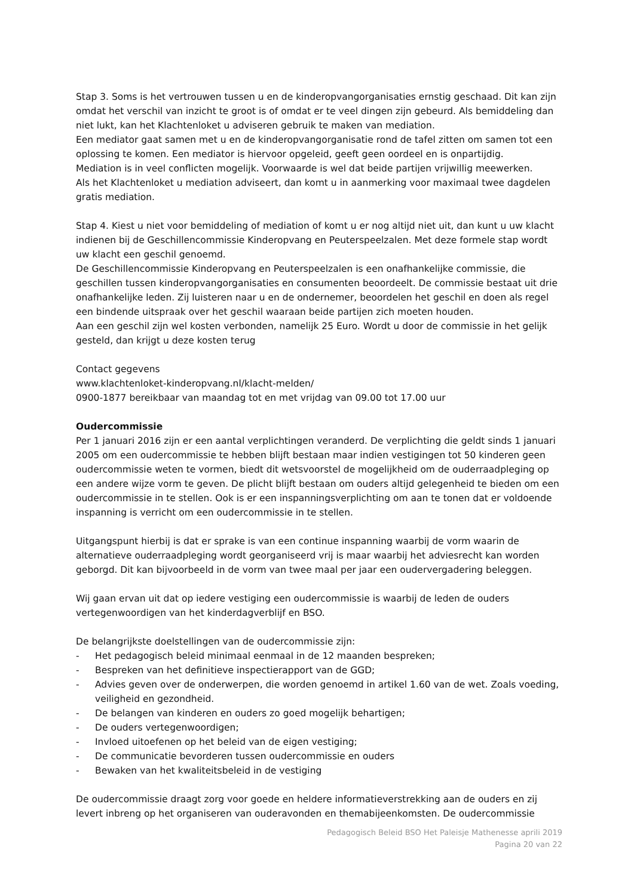Stap 3. Soms is het vertrouwen tussen u en de kinderopvangorganisaties ernstig geschaad. Dit kan zijn omdat het verschil van inzicht te groot is of omdat er te veel dingen zijn gebeurd. Als bemiddeling dan niet lukt, kan het Klachtenloket u adviseren gebruik te maken van mediation.
Een mediator gaat samen met u en de kinderopvangorganisatie rond de tafel zitten om samen tot een oplossing te komen. Een mediator is hiervoor opgeleid, geeft geen oordeel en is onpartijdig.
Mediation is in veel conflicten mogelijk. Voorwaarde is wel dat beide partijen vrijwillig meewerken.
Als het Klachtenloket u mediation adviseert, dan komt u in aanmerking voor maximaal twee dagdelen gratis mediation.
Stap 4. Kiest u niet voor bemiddeling of mediation of komt u er nog altijd niet uit, dan kunt u uw klacht indienen bij de Geschillencommissie Kinderopvang en Peuterspeelzalen. Met deze formele stap wordt uw klacht een geschil genoemd.
De Geschillencommissie Kinderopvang en Peuterspeelzalen is een onafhankelijke commissie, die geschillen tussen kinderopvangorganisaties en consumenten beoordeelt. De commissie bestaat uit drie onafhankelijke leden. Zij luisteren naar u en de ondernemer, beoordelen het geschil en doen als regel een bindende uitspraak over het geschil waaraan beide partijen zich moeten houden.
Aan een geschil zijn wel kosten verbonden, namelijk 25 Euro. Wordt u door de commissie in het gelijk gesteld, dan krijgt u deze kosten terug
Contact gegevens
www.klachtenloket-kinderopvang.nl/klacht-melden/
0900-1877 bereikbaar van maandag tot en met vrijdag van 09.00 tot 17.00 uur
Oudercommissie
Per 1 januari 2016 zijn er een aantal verplichtingen veranderd. De verplichting die geldt sinds 1 januari 2005 om een oudercommissie te hebben blijft bestaan maar indien vestigingen tot 50 kinderen geen oudercommissie weten te vormen, biedt dit wetsvoorstel de mogelijkheid om de ouderraadpleging op een andere wijze vorm te geven. De plicht blijft bestaan om ouders altijd gelegenheid te bieden om een oudercommissie in te stellen. Ook is er een inspanningsverplichting om aan te tonen dat er voldoende inspanning is verricht om een oudercommissie in te stellen.
Uitgangspunt hierbij is dat er sprake is van een continue inspanning waarbij de vorm waarin de alternatieve ouderraadpleging wordt georganiseerd vrij is maar waarbij het adviesrecht kan worden geborgd. Dit kan bijvoorbeeld in de vorm van twee maal per jaar een oudervergadering beleggen.
Wij gaan ervan uit dat op iedere vestiging een oudercommissie is waarbij de leden de ouders vertegenwoordigen van het kinderdagverblijf en BSO.
De belangrijkste doelstellingen van de oudercommissie zijn:
- Het pedagogisch beleid minimaal eenmaal in de 12 maanden bespreken;
- Bespreken van het definitieve inspectierapport van de GGD;
- Advies geven over de onderwerpen, die worden genoemd in artikel 1.60 van de wet. Zoals voeding, veiligheid en gezondheid.
- De belangen van kinderen en ouders zo goed mogelijk behartigen;
- De ouders vertegenwoordigen;
- Invloed uitoefenen op het beleid van de eigen vestiging;
- De communicatie bevorderen tussen oudercommissie en ouders
- Bewaken van het kwaliteitsbeleid in de vestiging
De oudercommissie draagt zorg voor goede en heldere informatieverstrekking aan de ouders en zij levert inbreng op het organiseren van ouderavonden en themabijeenkomsten. De oudercommissie
Pedagogisch Beleid BSO Het Paleisje Mathenesse aprili 2019
Pagina 20 van 22